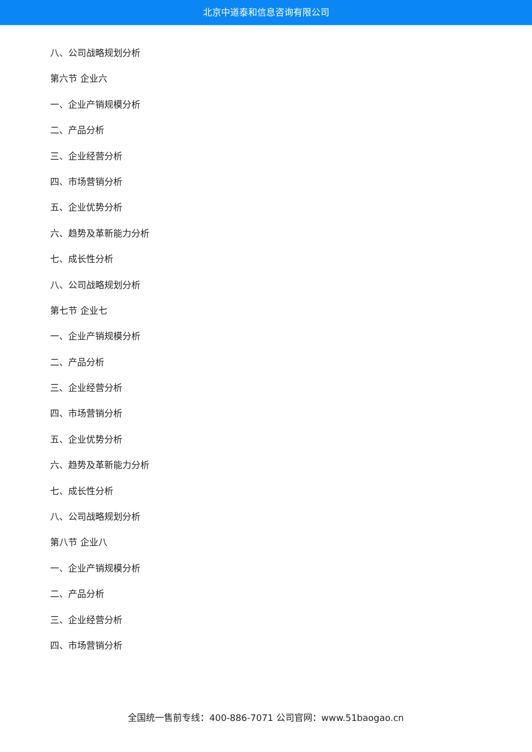北京中道泰和信息咨询有限公司
八、公司战略规划分析
第六节 企业六
一、企业产销规模分析
二、产品分析
三、企业经营分析
四、市场营销分析
五、企业优势分析
六、趋势及革新能力分析
七、成长性分析
八、公司战略规划分析
第七节 企业七
一、企业产销规模分析
二、产品分析
三、企业经营分析
四、市场营销分析
五、企业优势分析
六、趋势及革新能力分析
七、成长性分析
八、公司战略规划分析
第八节 企业八
一、企业产销规模分析
二、产品分析
三、企业经营分析
四、市场营销分析
全国统一售前专线：400-886-7071 公司官网：www.51baogao.cn